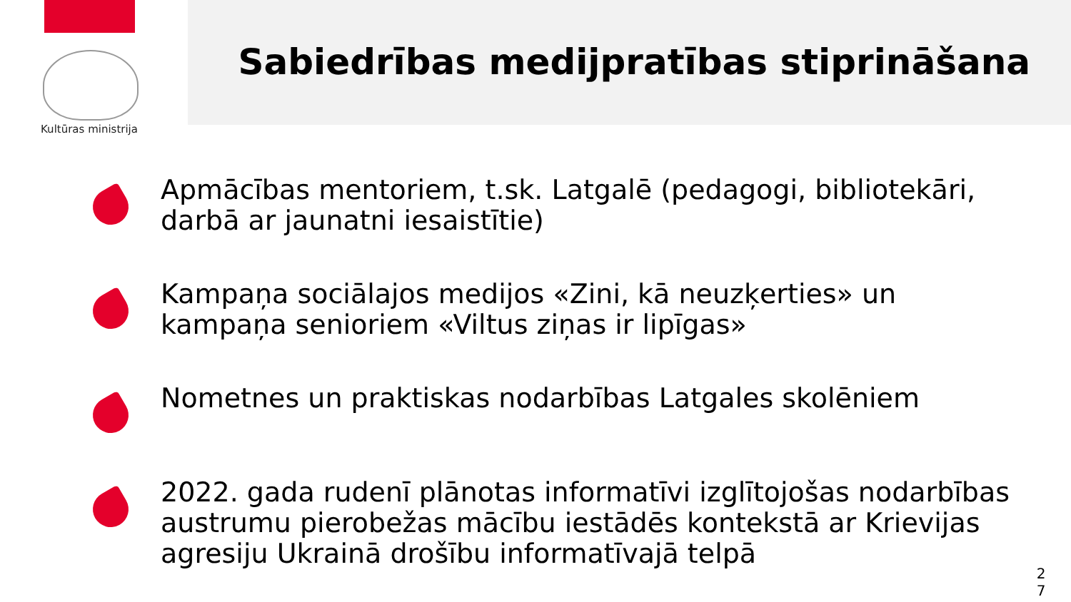Kultūras ministrija
Sabiedrības medijpratības stiprināšana
Apmācības mentoriem, t.sk. Latgalē (pedagogi, bibliotekāri, darbā ar jaunatni iesaistītie)
Kampaņa sociālajos medijos «Zini, kā neuzķerties» un kampaņa senioriem «Viltus ziņas ir lipīgas»
Nometnes un praktiskas nodarbības Latgales skolēniem
2022. gada rudenī plānotas informatīvi izglītojošas nodarbības austrumu pierobežas mācību iestādēs kontekstā ar Krievijas agresiju Ukrainā drošību informatīvajā telpā
2 7